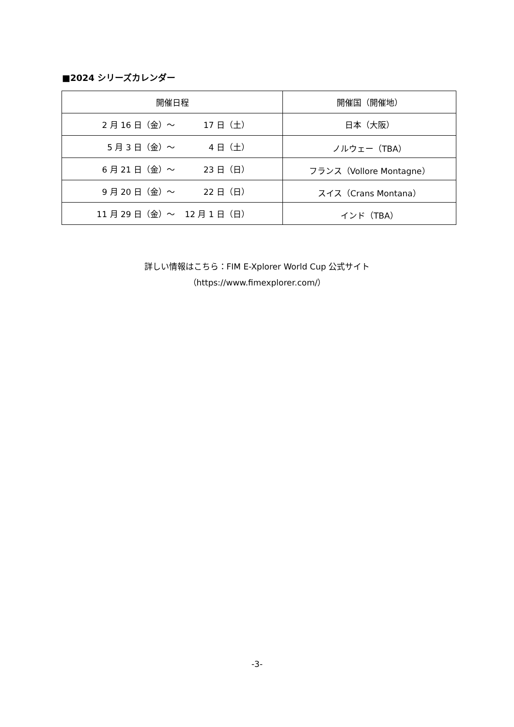■2024 シリーズカレンダー
| 開催日程 | 開催国（開催地） |
| --- | --- |
| 2 月 16 日（金）～ 17 日（土） | 日本（大阪） |
| 5 月 3 日（金）～ 4 日（土） | ノルウェー（TBA） |
| 6 月 21 日（金）～ 23 日（日） | フランス（Vollore Montagne） |
| 9 月 20 日（金）～ 22 日（日） | スイス（Crans Montana） |
| 11 月 29 日（金）～ 12 月 1 日（日） | インド（TBA） |
詳しい情報はこちら：FIM E-Xplorer World Cup 公式サイト
（https://www.fimexplorer.com/）
-3-